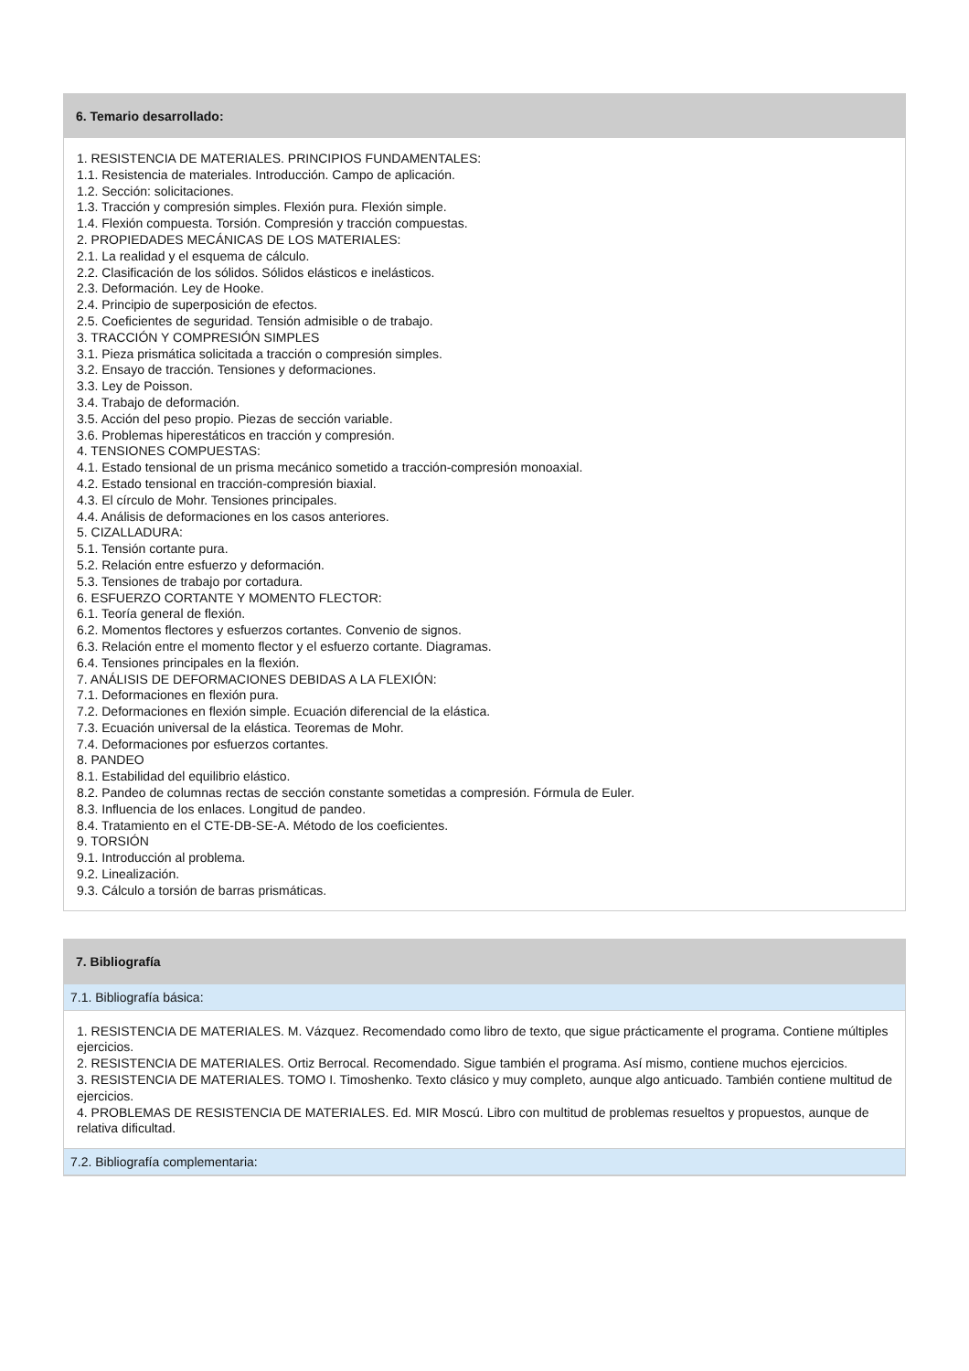6. Temario desarrollado:
1. RESISTENCIA DE MATERIALES. PRINCIPIOS FUNDAMENTALES:
1.1. Resistencia de materiales. Introducción. Campo de aplicación.
1.2. Sección: solicitaciones.
1.3. Tracción y compresión simples. Flexión pura. Flexión simple.
1.4. Flexión compuesta. Torsión. Compresión y tracción compuestas.
2. PROPIEDADES MECÁNICAS DE LOS MATERIALES:
2.1. La realidad y el esquema de cálculo.
2.2. Clasificación de los sólidos. Sólidos elásticos e inelásticos.
2.3. Deformación. Ley de Hooke.
2.4. Principio de superposición de efectos.
2.5. Coeficientes de seguridad. Tensión admisible o de trabajo.
3. TRACCIÓN Y COMPRESIÓN SIMPLES
3.1. Pieza prismática solicitada a tracción o compresión simples.
3.2. Ensayo de tracción. Tensiones y deformaciones.
3.3. Ley de Poisson.
3.4. Trabajo de deformación.
3.5. Acción del peso propio. Piezas de sección variable.
3.6. Problemas hiperestáticos en tracción y compresión.
4. TENSIONES COMPUESTAS:
4.1. Estado tensional de un prisma mecánico sometido a tracción-compresión monoaxial.
4.2. Estado tensional en tracción-compresión biaxial.
4.3. El círculo de Mohr. Tensiones principales.
4.4. Análisis de deformaciones en los casos anteriores.
5. CIZALLADURA:
5.1. Tensión cortante pura.
5.2. Relación entre esfuerzo y deformación.
5.3. Tensiones de trabajo por cortadura.
6. ESFUERZO CORTANTE Y MOMENTO FLECTOR:
6.1. Teoría general de flexión.
6.2. Momentos flectores y esfuerzos cortantes. Convenio de signos.
6.3. Relación entre el momento flector y el esfuerzo cortante. Diagramas.
6.4. Tensiones principales en la flexión.
7. ANÁLISIS DE DEFORMACIONES DEBIDAS A LA FLEXIÓN:
7.1. Deformaciones en flexión pura.
7.2. Deformaciones en flexión simple. Ecuación diferencial de la elástica.
7.3. Ecuación universal de la elástica. Teoremas de Mohr.
7.4. Deformaciones por esfuerzos cortantes.
8. PANDEO
8.1. Estabilidad del equilibrio elástico.
8.2. Pandeo de columnas rectas de sección constante sometidas a compresión. Fórmula de Euler.
8.3. Influencia de los enlaces. Longitud de pandeo.
8.4. Tratamiento en el CTE-DB-SE-A. Método de los coeficientes.
9. TORSIÓN
9.1. Introducción al problema.
9.2. Linealización.
9.3. Cálculo a torsión de barras prismáticas.
7. Bibliografía
7.1. Bibliografía básica:
1. RESISTENCIA DE MATERIALES. M. Vázquez. Recomendado como libro de texto, que sigue prácticamente el programa. Contiene múltiples ejercicios.
2. RESISTENCIA DE MATERIALES. Ortiz Berrocal. Recomendado. Sigue también el programa. Así mismo, contiene muchos ejercicios.
3. RESISTENCIA DE MATERIALES. TOMO I. Timoshenko. Texto clásico y muy completo, aunque algo anticuado. También contiene multitud de ejercicios.
4. PROBLEMAS DE RESISTENCIA DE MATERIALES. Ed. MIR Moscú. Libro con multitud de problemas resueltos y propuestos, aunque de relativa dificultad.
7.2. Bibliografía complementaria: